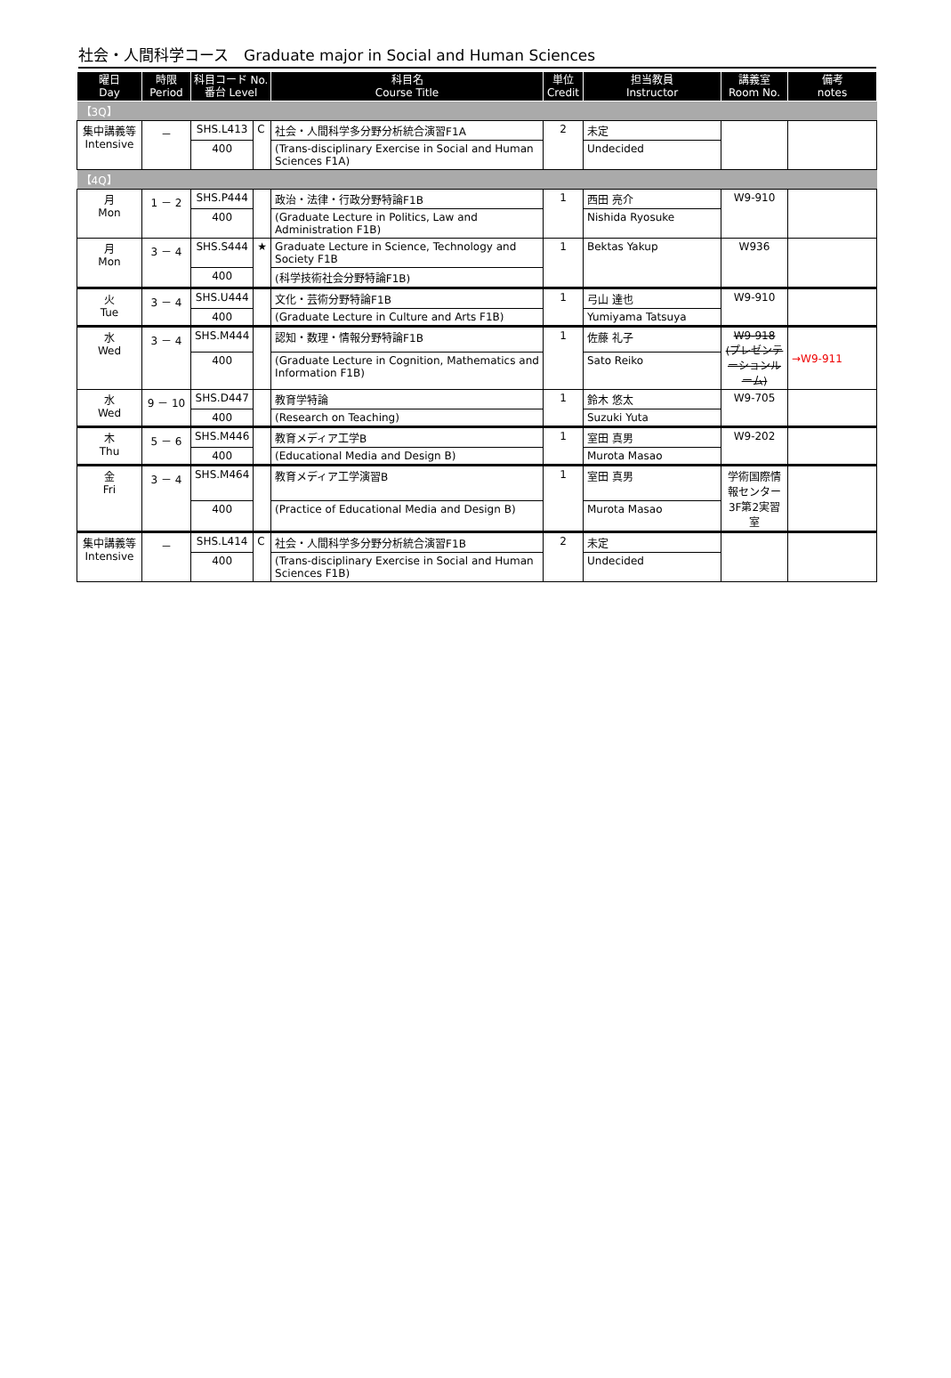社会・人間科学コース　Graduate major in Social and Human Sciences
| 曜日 Day | 時限 Period | 科目コード No. 番台 Level | | 科目名 Course Title | 単位 Credit | 担当教員 Instructor | 講義室 Room No. | 備考 notes |
| --- | --- | --- | --- | --- | --- | --- | --- | --- |
| 【3Q】 | | | | | | | | |
| 集中講義等 Intensive | － | SHS.L413 | C | 社会・人間科学多分野分析統合演習F1A | 2 | 未定 | | |
| | | 400 | | (Trans-disciplinary Exercise in Social and Human Sciences F1A) | | Undecided | | |
| 【4Q】 | | | | | | | | |
| 月 Mon | 1 － 2 | SHS.P444 | | 政治・法律・行政分野特論F1B | 1 | 西田 亮介 | W9-910 | |
| | | 400 | | (Graduate Lecture in Politics, Law and Administration F1B) | | Nishida Ryosuke | | |
| 月 Mon | 3 － 4 | SHS.S444 | ★ | Graduate Lecture in Science, Technology and Society F1B | 1 | Bektas Yakup | W936 | |
| | | 400 | | (科学技術社会分野特論F1B) | | | | |
| 火 Tue | 3 － 4 | SHS.U444 | | 文化・芸術分野特論F1B | 1 | 弓山 達也 | W9-910 | |
| | | 400 | | (Graduate Lecture in Culture and Arts F1B) | | Yumiyama Tatsuya | | |
| 水 Wed | 3 － 4 | SHS.M444 | | 認知・数理・情報分野特論F1B | 1 | 佐藤 礼子 | W9-918 (プレゼンテーションルーム) | →W9-911 |
| | | 400 | | (Graduate Lecture in Cognition, Mathematics and Information F1B) | | Sato Reiko | | |
| 水 Wed | 9 － 10 | SHS.D447 | | 教育学特論 | 1 | 鈴木 悠太 | W9-705 | |
| | | 400 | | (Research on Teaching) | | Suzuki Yuta | | |
| 木 Thu | 5 － 6 | SHS.M446 | | 教育メディア工学B | 1 | 室田 真男 | W9-202 | |
| | | 400 | | (Educational Media and Design B) | | Murota Masao | | |
| 金 Fri | 3 － 4 | SHS.M464 | | 教育メディア工学演習B | 1 | 室田 真男 | 学術国際情報センター3F第2実習室 | |
| | | 400 | | (Practice of Educational Media and Design B) | | Murota Masao | | |
| 集中講義等 Intensive | － | SHS.L414 | C | 社会・人間科学多分野分析統合演習F1B | 2 | 未定 | | |
| | | 400 | | (Trans-disciplinary Exercise in Social and Human Sciences F1B) | | Undecided | | |